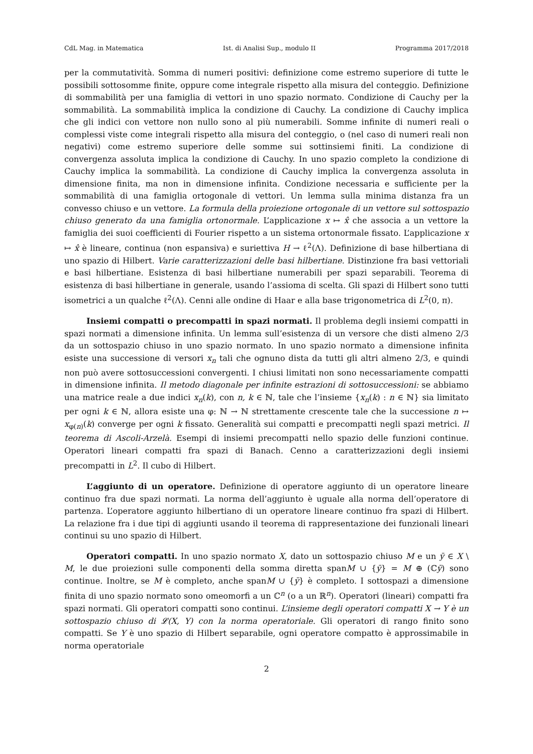CdL Mag. in Matematica Ist. di Analisi Sup., modulo II Programma 2017/2018
per la commutatività. Somma di numeri positivi: definizione come estremo superiore di tutte le possibili sottosomme finite, oppure come integrale rispetto alla misura del conteggio. Definizione di sommabilità per una famiglia di vettori in uno spazio normato. Condizione di Cauchy per la sommabilità. La sommabilità implica la condizione di Cauchy. La condizione di Cauchy implica che gli indici con vettore non nullo sono al più numerabili. Somme infinite di numeri reali o complessi viste come integrali rispetto alla misura del conteggio, o (nel caso di numeri reali non negativi) come estremo superiore delle somme sui sottinsiemi finiti. La condizione di convergenza assoluta implica la condizione di Cauchy. In uno spazio completo la condizione di Cauchy implica la sommabilità. La condizione di Cauchy implica la convergenza assoluta in dimensione finita, ma non in dimensione infinita. Condizione necessaria e sufficiente per la sommabilità di una famiglia ortogonale di vettori. Un lemma sulla minima distanza fra un convesso chiuso e un vettore. La formula della proiezione ortogonale di un vettore sul sottospazio chiuso generato da una famiglia ortonormale. L’applicazione x ↦ x̂ che associa a un vettore la famiglia dei suoi coefficienti di Fourier rispetto a un sistema ortonormale fissato. L’applicazione x ↦ x̂ è lineare, continua (non espansiva) e suriettiva H → ℓ<sup>2</sup>(Λ). Definizione di base hilbertiana di uno spazio di Hilbert. Varie caratterizzazioni delle basi hilbertiane. Distinzione fra basi vettoriali e basi hilbertiane. Esistenza di basi hilbertiane numerabili per spazi separabili. Teorema di esistenza di basi hilbertiane in generale, usando l’assioma di scelta. Gli spazi di Hilbert sono tutti isometrici a un qualche ℓ<sup>2</sup>(Λ). Cenni alle ondine di Haar e alla base trigonometrica di L<sup>2</sup>(0, π).
Insiemi compatti o precompatti in spazi normati. Il problema degli insiemi compatti in spazi normati a dimensione infinita. Un lemma sull’esistenza di un versore che disti almeno 2/3 da un sottospazio chiuso in uno spazio normato. In uno spazio normato a dimensione infinita esiste una successione di versori x<sub>n</sub> tali che ognuno dista da tutti gli altri almeno 2/3, e quindi non può avere sottosuccessioni convergenti. I chiusi limitati non sono necessariamente compatti in dimensione infinita. Il metodo diagonale per infinite estrazioni di sottosuccessioni: se abbiamo una matrice reale a due indici x<sub>n</sub>(k), con n, k ∈ ℕ, tale che l’insieme {x<sub>n</sub>(k) : n ∈ ℕ} sia limitato per ogni k ∈ ℕ, allora esiste una φ: ℕ → ℕ strettamente crescente tale che la successione n ↦ x<sub>φ(n)</sub>(k) converge per ogni k fissato. Generalità sui compatti e precompatti negli spazi metrici. Il teorema di Ascoli-Arzelà. Esempi di insiemi precompatti nello spazio delle funzioni continue. Operatori lineari compatti fra spazi di Banach. Cenno a caratterizzazioni degli insiemi precompatti in L<sup>2</sup>. Il cubo di Hilbert.
L’aggiunto di un operatore. Definizione di operatore aggiunto di un operatore lineare continuo fra due spazi normati. La norma dell’aggiunto è uguale alla norma dell’operatore di partenza. L’operatore aggiunto hilbertiano di un operatore lineare continuo fra spazi di Hilbert. La relazione fra i due tipi di aggiunti usando il teorema di rappresentazione dei funzionali lineari continui su uno spazio di Hilbert.
Operatori compatti. In uno spazio normato X, dato un sottospazio chiuso M e un ȳ ∈ X \ M, le due proiezioni sulle componenti della somma diretta spanM ∪ {ȳ} = M ⊕ (ℂȳ) sono continue. Inoltre, se M è completo, anche spanM ∪ {ȳ} è completo. I sottospazi a dimensione finita di uno spazio normato sono omeomorfi a un ℂ<sup>n</sup> (o a un ℝ<sup>n</sup>). Operatori (lineari) compatti fra spazi normati. Gli operatori compatti sono continui. L’insieme degli operatori compatti X → Y è un sottospazio chiuso di 𝓛(X, Y) con la norma operatoriale. Gli operatori di rango finito sono compatti. Se Y è uno spazio di Hilbert separabile, ogni operatore compatto è approssimabile in norma operatoriale
2